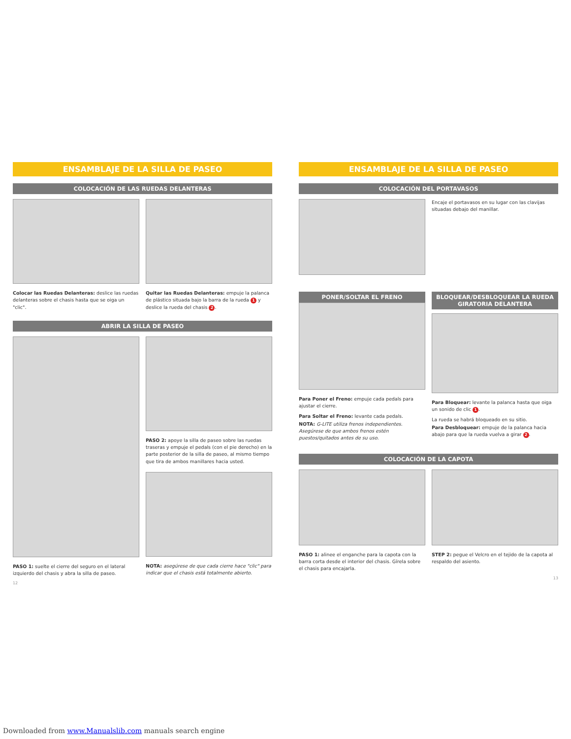ENSAMBLAJE DE LA SILLA DE PASEO
COLOCACIÓN DE LAS RUEDAS DELANTERAS
Colocar las Ruedas Delanteras: deslice las ruedas delanteras sobre el chasis hasta que se oiga un "clic".
Quitar las Ruedas Delanteras: empuje la palanca de plástico situada bajo la barra de la rueda 1 y deslice la rueda del chasis 2.
ABRIR LA SILLA DE PASEO
PASO 1: suelte el cierre del seguro en el lateral izquierdo del chasis y abra la silla de paseo.
PASO 2: apoye la silla de paseo sobre las ruedas traseras y empuje el pedals (con el pie derecho) en la parte posterior de la silla de paseo, al mismo tiempo que tira de ambos manillares hacia usted.
NOTA: asegúrese de que cada cierre hace "clic" para indicar que el chasis está totalmente abierto.
12
ENSAMBLAJE DE LA SILLA DE PASEO
COLOCACIÓN DEL PORTAVASOS
Encaje el portavasos en su lugar con las clavijas situadas debajo del manillar.
PONER/SOLTAR EL FRENO
Para Poner el Freno: empuje cada pedals para ajustar el cierre.
Para Soltar el Freno: levante cada pedals.
NOTA: G-LITE utiliza frenos independientes. Asegúrese de que ambos frenos estén puestos/quitados antes de su uso.
BLOQUEAR/DESBLOQUEAR LA RUEDA GIRATORIA DELANTERA
Para Bloquear: levante la palanca hasta que oiga un sonido de clic 1.
La rueda se habrá bloqueado en su sitio.
Para Desbloquear: empuje de la palanca hacia abajo para que la rueda vuelva a girar 2.
COLOCACIÓN DE LA CAPOTA
PASO 1: alinee el enganche para la capota con la barra corta desde el interior del chasis. Gírela sobre el chasis para encajarla.
STEP 2: pegue el Velcro en el tejido de la capota al respaldo del asiento.
13
Downloaded from www.Manualslib.com manuals search engine